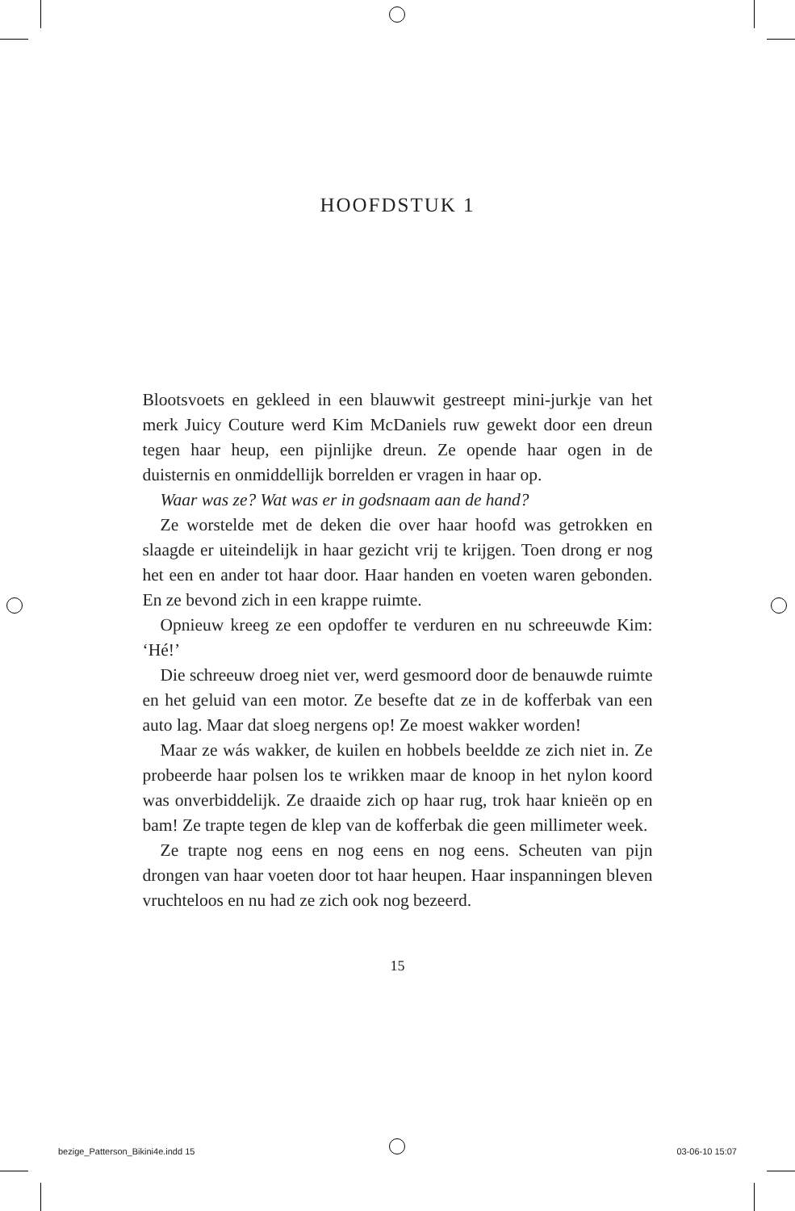HOOFDSTUK 1
Blootsvoets en gekleed in een blauwwit gestreept mini-jurkje van het merk Juicy Couture werd Kim McDaniels ruw gewekt door een dreun tegen haar heup, een pijnlijke dreun. Ze opende haar ogen in de duisternis en onmiddellijk borrelden er vragen in haar op.
Waar was ze? Wat was er in godsnaam aan de hand?
Ze worstelde met de deken die over haar hoofd was getrokken en slaagde er uiteindelijk in haar gezicht vrij te krijgen. Toen drong er nog het een en ander tot haar door. Haar handen en voeten waren gebonden. En ze bevond zich in een krappe ruimte.
Opnieuw kreeg ze een opdoffer te verduren en nu schreeuwde Kim: ‘Hé!’
Die schreeuw droeg niet ver, werd gesmoord door de benauwde ruimte en het geluid van een motor. Ze besefte dat ze in de kofferbak van een auto lag. Maar dat sloeg nergens op! Ze moest wakker worden!
Maar ze wás wakker, de kuilen en hobbels beeldde ze zich niet in. Ze probeerde haar polsen los te wrikken maar de knoop in het nylon koord was onverbiddelijk. Ze draaide zich op haar rug, trok haar knieën op en bam! Ze trapte tegen de klep van de kofferbak die geen millimeter week.
Ze trapte nog eens en nog eens en nog eens. Scheuten van pijn drongen van haar voeten door tot haar heupen. Haar inspanningen bleven vruchteloos en nu had ze zich ook nog bezeerd.
15
bezige_Patterson_Bikini4e.indd 15 03-06-10 15:07